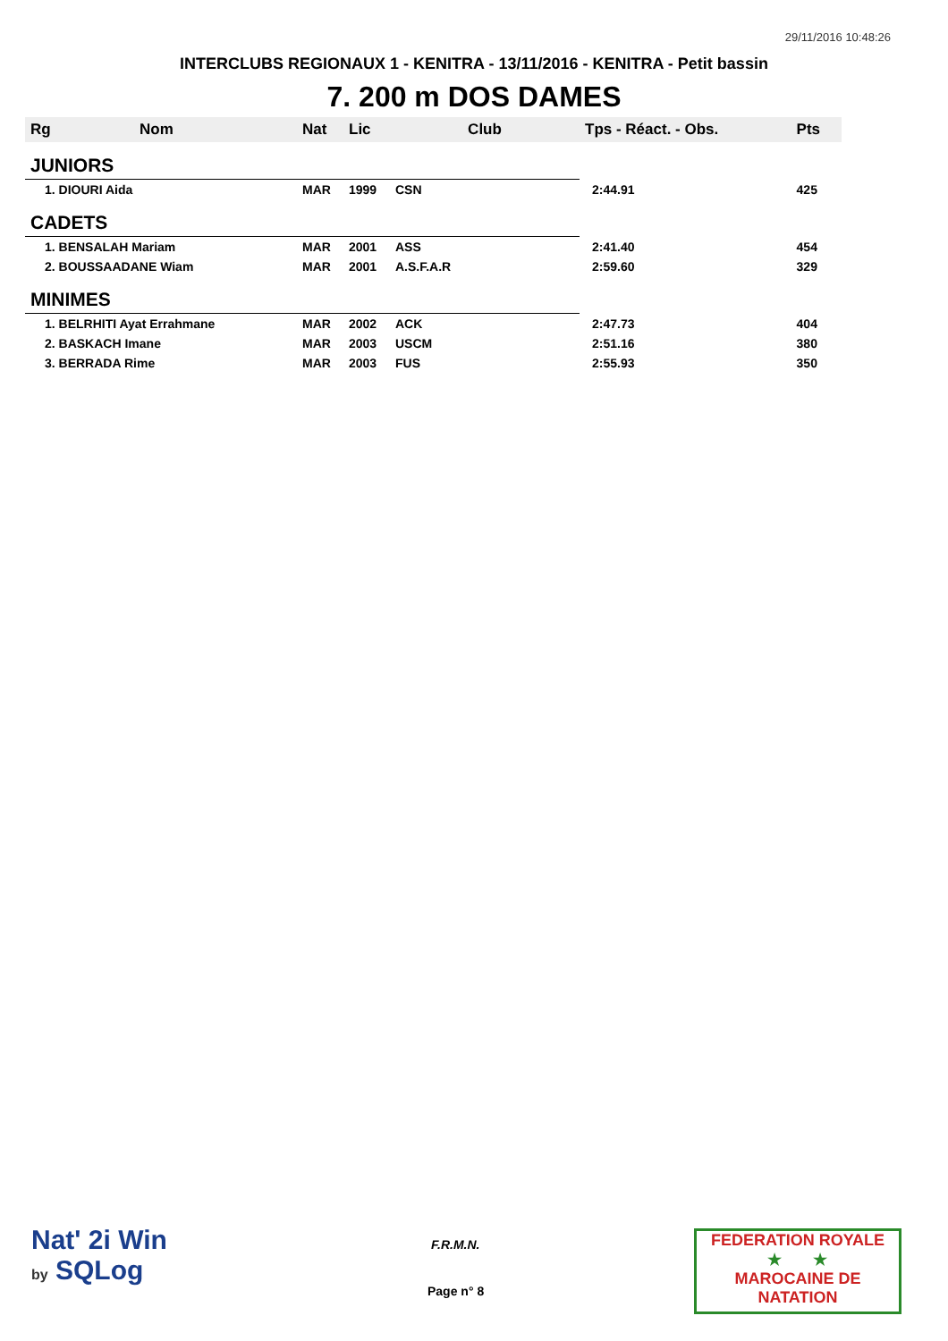29/11/2016 10:48:26
INTERCLUBS REGIONAUX 1 - KENITRA - 13/11/2016 - KENITRA - Petit bassin
7. 200 m DOS DAMES
| Rg | Nom | Nat | Lic | Club | Tps - Réact. - Obs. | Pts |
| --- | --- | --- | --- | --- | --- | --- |
| JUNIORS | | | | | | |
| 1. DIOURI Aida | | MAR | 1999 | CSN | 2:44.91 | 425 |
| CADETS | | | | | | |
| 1. BENSALAH Mariam | | MAR | 2001 | ASS | 2:41.40 | 454 |
| 2. BOUSSAADANE Wiam | | MAR | 2001 | A.S.F.A.R | 2:59.60 | 329 |
| MINIMES | | | | | | |
| 1. BELRHITI Ayat Errahmane | | MAR | 2002 | ACK | 2:47.73 | 404 |
| 2. BASKACH Imane | | MAR | 2003 | USCM | 2:51.16 | 380 |
| 3. BERRADA Rime | | MAR | 2003 | FUS | 2:55.93 | 350 |
Nat' 2i Win
by SQLog
F.R.M.N.
Page n° 8
FEDERATION ROYALE
★ ★
MAROCAINE DE NATATION